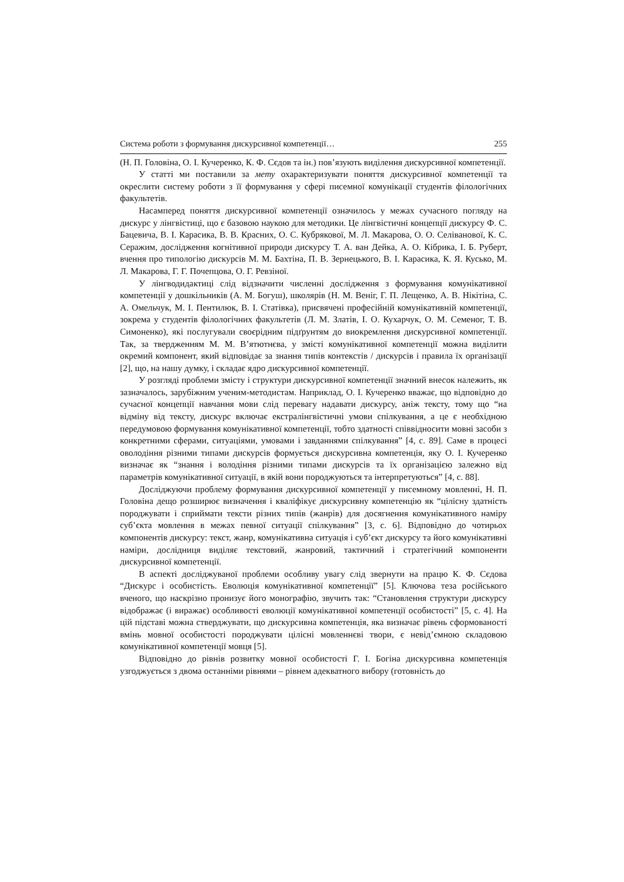Система роботи з формування дискурсивної компетенції… 255
(Н. П. Головіна, О. І. Кучеренко, К. Ф. Сєдов та ін.) пов’язують виділення дискурсивної компетенції.
У статті ми поставили за мету охарактеризувати поняття дискурсивної компетенції та окреслити систему роботи з її формування у сфері писемної комунікації студентів філологічних факультетів.
Насамперед поняття дискурсивної компетенції означилось у межах сучасного погляду на дискурс у лінгвістиці, що є базовою наукою для методики. Це лінгвістичні концепції дискурсу Ф. С. Бацевича, В. І. Карасика, В. В. Красних, О. С. Кубрякової, М. Л. Макарова, О. О. Селіванової, К. С. Серажим, дослідження когнітивної природи дискурсу Т. А. ван Дейка, А. О. Кібрика, І. Б. Руберт, вчення про типологію дискурсів М. М. Бахтіна, П. В. Зернецького, В. І. Карасика, К. Я. Кусько, М. Л. Макарова, Г. Г. Почепцова, О. Г. Ревзіної.
У лінгводидактиці слід відзначити численні дослідження з формування комунікативної компетенції у дошкільників (А. М. Богуш), школярів (Н. М. Веніг, Г. П. Лещенко, А. В. Нікітіна, С. А. Омельчук, М. І. Пентилюк, В. І. Статівка), присвячені професійній комунікативній компетенції, зокрема у студентів філологічних факультетів (Л. М. Златів, І. О. Кухарчук, О. М. Семеног, Т. В. Симоненко), які послугували своєрідним підґрунтям до виокремлення дискурсивної компетенції. Так, за твердженням М. М. В’ятютнєва, у змісті комунікативної компетенції можна виділити окремий компонент, який відповідає за знання типів контекстів / дискурсів і правила їх організації [2], що, на нашу думку, і складає ядро дискурсивної компетенції.
У розгляді проблеми змісту і структури дискурсивної компетенції значний внесок належить, як зазначалось, зарубіжним ученим-методистам. Наприклад, О. І. Кучеренко вважає, що відповідно до сучасної концепції навчання мови слід перевагу надавати дискурсу, аніж тексту, тому що “на відміну від тексту, дискурс включає екстралінгвістичні умови спілкування, а це є необхідною передумовою формування комунікативної компетенції, тобто здатності співвідносити мовні засоби з конкретними сферами, ситуаціями, умовами і завданнями спілкування” [4, с. 89]. Саме в процесі оволодіння різними типами дискурсів формується дискурсивна компетенція, яку О. І. Кучеренко визначає як “знання і володіння різними типами дискурсів та їх організацією залежно від параметрів комунікативної ситуації, в якій вони породжуються та інтерпретуються” [4, с. 88].
Досліджуючи проблему формування дискурсивної компетенції у писемному мовленні, Н. П. Головіна дещо розширює визначення і кваліфікує дискурсивну компетенцію як “цілісну здатність породжувати і сприймати тексти різних типів (жанрів) для досягнення комунікативного наміру суб’єкта мовлення в межах певної ситуації спілкування” [3, с. 6]. Відповідно до чотирьох компонентів дискурсу: текст, жанр, комунікативна ситуація і суб’єкт дискурсу та його комунікативні наміри, дослідниця виділяє текстовий, жанровий, тактичний і стратегічний компоненти дискурсивної компетенції.
В аспекті досліджуваної проблеми особливу увагу слід звернути на працю К. Ф. Сєдова “Дискурс і особистість. Еволюція комунікативної компетенції” [5]. Ключова теза російського вченого, що наскрізно пронизує його монографію, звучить так: “Становлення структури дискурсу відображає (і виражає) особливості еволюції комунікативної компетенції особистості” [5, с. 4]. На цій підставі можна стверджувати, що дискурсивна компетенція, яка визначає рівень сформованості вмінь мовної особистості породжувати цілісні мовленнєві твори, є невід’ємною складовою комунікативної компетенції мовця [5].
Відповідно до рівнів розвитку мовної особистості Г. І. Богіна дискурсивна компетенція узгоджується з двома останніми рівнями – рівнем адекватного вибору (готовність до